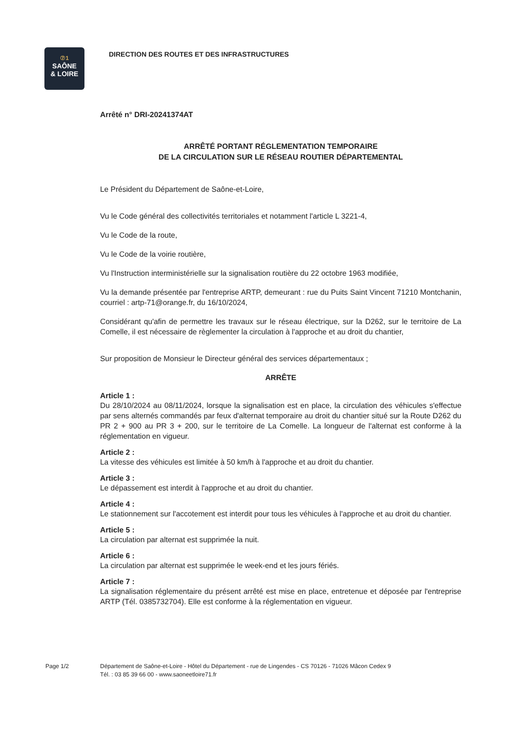⑦1
SAÔNE
& LOIRE
DIRECTION DES ROUTES ET DES INFRASTRUCTURES
Arrêté n° DRI-20241374AT
ARRÊTÉ PORTANT RÉGLEMENTATION TEMPORAIRE
DE LA CIRCULATION SUR LE RÉSEAU ROUTIER DÉPARTEMENTAL
Le Président du Département de Saône-et-Loire,
Vu le Code général des collectivités territoriales et notamment l'article L 3221-4,
Vu le Code de la route,
Vu le Code de la voirie routière,
Vu l'Instruction interministérielle sur la signalisation routière du 22 octobre 1963 modifiée,
Vu la demande présentée par l'entreprise ARTP, demeurant : rue du Puits Saint Vincent 71210 Montchanin, courriel : artp-71@orange.fr, du 16/10/2024,
Considérant qu'afin de permettre les travaux sur le réseau électrique, sur la D262, sur le territoire de La Comelle, il est nécessaire de règlementer la circulation à l'approche et au droit du chantier,
Sur proposition de Monsieur le Directeur général des services départementaux ;
ARRÊTE
Article 1 :
Du 28/10/2024 au 08/11/2024, lorsque la signalisation est en place, la circulation des véhicules s'effectue par sens alternés commandés par feux d'alternat temporaire au droit du chantier situé sur la Route D262 du PR 2 + 900 au PR 3 + 200, sur le territoire de La Comelle. La longueur de l'alternat est conforme à la réglementation en vigueur.
Article 2 :
La vitesse des véhicules est limitée à 50 km/h à l'approche et au droit du chantier.
Article 3 :
Le dépassement est interdit à l'approche et au droit du chantier.
Article 4 :
Le stationnement sur l'accotement est interdit pour tous les véhicules à l'approche et au droit du chantier.
Article 5 :
La circulation par alternat est supprimée la nuit.
Article 6 :
La circulation par alternat est supprimée le week-end et les jours fériés.
Article 7 :
La signalisation réglementaire du présent arrêté est mise en place, entretenue et déposée par l'entreprise ARTP (Tél. 0385732704). Elle est conforme à la réglementation en vigueur.
Page 1/2 Département de Saône-et-Loire - Hôtel du Département - rue de Lingendes - CS 70126 - 71026 Mâcon Cedex 9
Tél. : 03 85 39 66 00 - www.saoneetloire71.fr